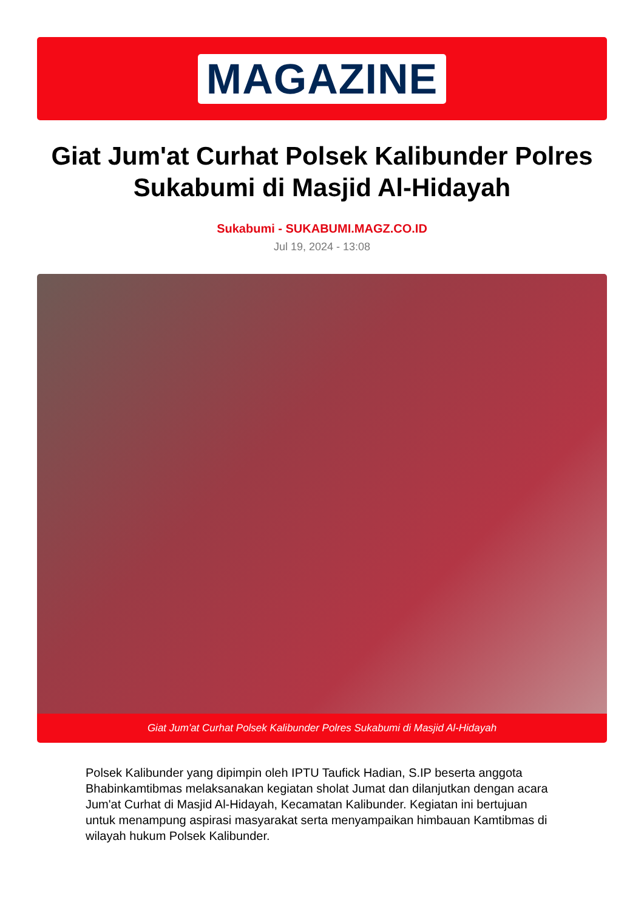MAGAZINE
Giat Jum'at Curhat Polsek Kalibunder Polres Sukabumi di Masjid Al-Hidayah
Sukabumi - SUKABUMI.MAGZ.CO.ID
Jul 19, 2024 - 13:08
Giat Jum'at Curhat Polsek Kalibunder Polres Sukabumi di Masjid Al-Hidayah
Polsek Kalibunder yang dipimpin oleh IPTU Taufick Hadian, S.IP beserta anggota Bhabinkamtibmas melaksanakan kegiatan sholat Jumat dan dilanjutkan dengan acara Jum'at Curhat di Masjid Al-Hidayah, Kecamatan Kalibunder. Kegiatan ini bertujuan untuk menampung aspirasi masyarakat serta menyampaikan himbauan Kamtibmas di wilayah hukum Polsek Kalibunder.